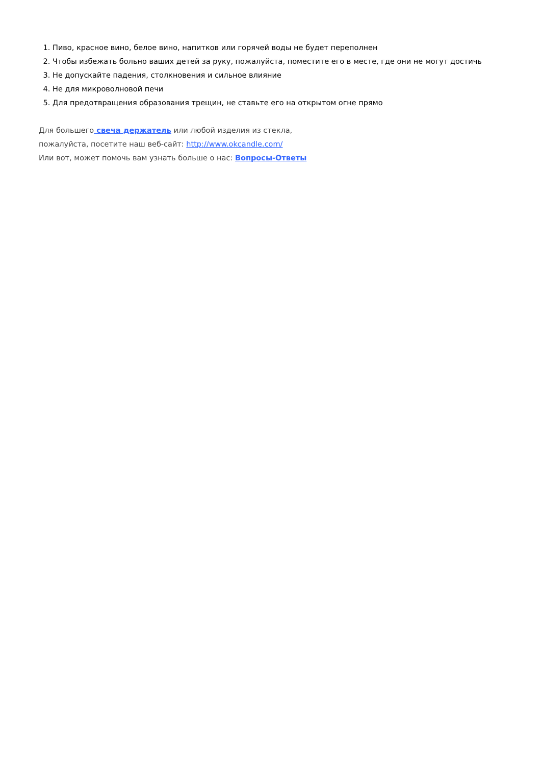1. Пиво, красное вино, белое вино, напитков или горячей воды не будет переполнен
2. Чтобы избежать больно ваших детей за руку, пожалуйста, поместите его в месте, где они не могут достичь
3. Не допускайте падения, столкновения и сильное влияние
4. Не для микроволновой печи
5. Для предотвращения образования трещин, не ставьте его на открытом огне прямо
Для большего свеча держатель или любой изделия из стекла,
пожалуйста, посетите наш веб-сайт: http://www.okcandle.com/
Или вот, может помочь вам узнать больше о нас: Вопросы-Ответы